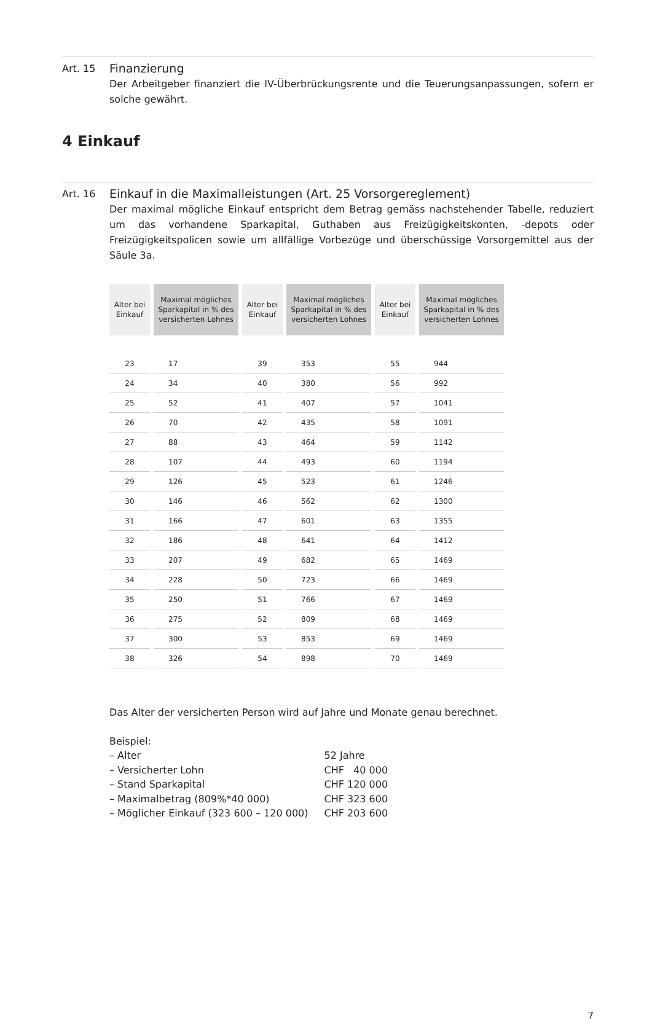Art. 15
Finanzierung
Der Arbeitgeber finanziert die IV-Überbrückungsrente und die Teuerungsanpassungen, sofern er solche gewährt.
4 Einkauf
Art. 16
Einkauf in die Maximalleistungen (Art. 25 Vorsorgereglement)
Der maximal mögliche Einkauf entspricht dem Betrag gemäss nachstehender Tabelle, reduziert um das vorhandene Sparkapital, Guthaben aus Freizügigkeitskonten, -depots oder Freizügigkeitspolicen sowie um allfällige Vorbezüge und überschüssige Vorsorgemittel aus der Säule 3a.
| Alter bei Einkauf | Maximal mögliches Sparkapital in % des versicherten Lohnes | Alter bei Einkauf | Maximal mögliches Sparkapital in % des versicherten Lohnes | Alter bei Einkauf | Maximal mögliches Sparkapital in % des versicherten Lohnes |
| --- | --- | --- | --- | --- | --- |
| 23 | 17 | 39 | 353 | 55 | 944 |
| 24 | 34 | 40 | 380 | 56 | 992 |
| 25 | 52 | 41 | 407 | 57 | 1041 |
| 26 | 70 | 42 | 435 | 58 | 1091 |
| 27 | 88 | 43 | 464 | 59 | 1142 |
| 28 | 107 | 44 | 493 | 60 | 1194 |
| 29 | 126 | 45 | 523 | 61 | 1246 |
| 30 | 146 | 46 | 562 | 62 | 1300 |
| 31 | 166 | 47 | 601 | 63 | 1355 |
| 32 | 186 | 48 | 641 | 64 | 1412 |
| 33 | 207 | 49 | 682 | 65 | 1469 |
| 34 | 228 | 50 | 723 | 66 | 1469 |
| 35 | 250 | 51 | 766 | 67 | 1469 |
| 36 | 275 | 52 | 809 | 68 | 1469 |
| 37 | 300 | 53 | 853 | 69 | 1469 |
| 38 | 326 | 54 | 898 | 70 | 1469 |
Das Alter der versicherten Person wird auf Jahre und Monate genau berechnet.
Beispiel:
| – Alter | 52 Jahre |
| – Versicherter Lohn | CHF 40 000 |
| – Stand Sparkapital | CHF 120 000 |
| – Maximalbetrag (809%*40 000) | CHF 323 600 |
| – Möglicher Einkauf (323 600 – 120 000) | CHF 203 600 |
7